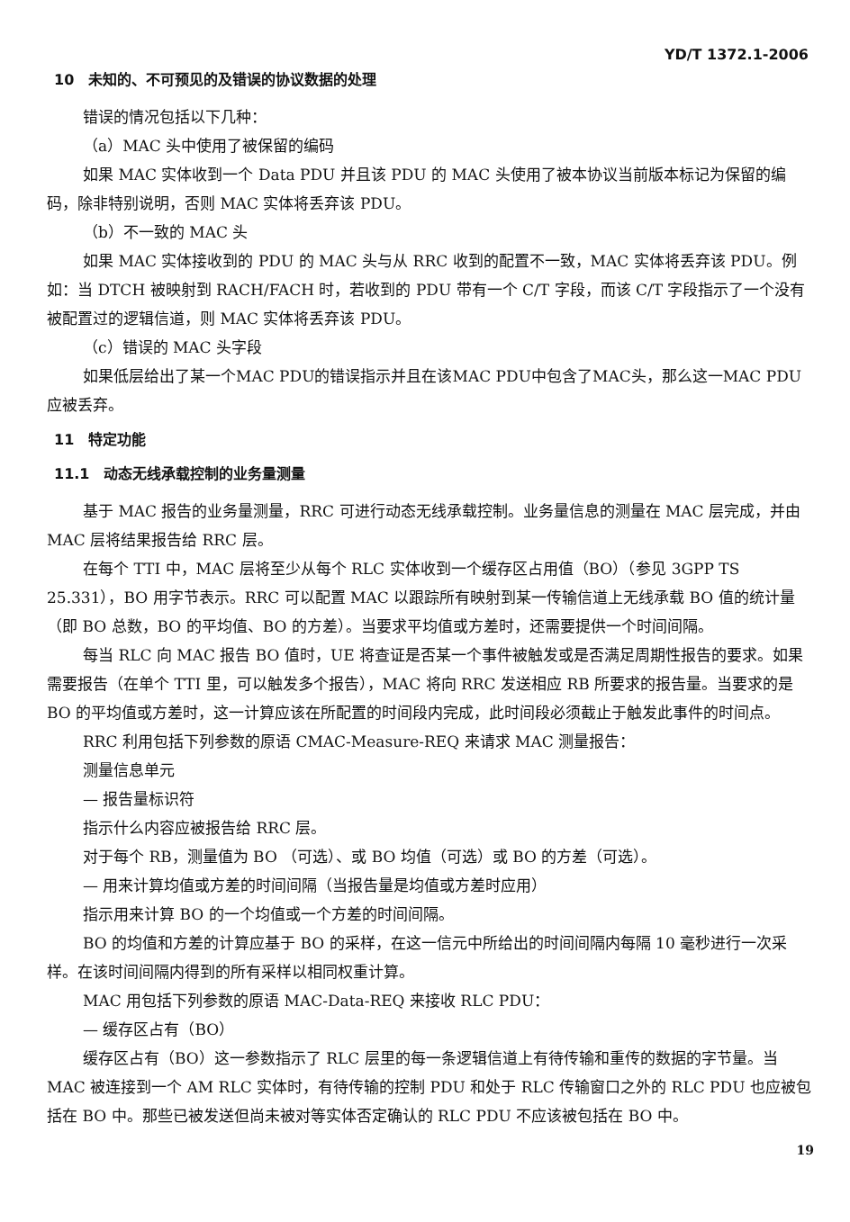YD/T 1372.1-2006
10　未知的、不可预见的及错误的协议数据的处理
错误的情况包括以下几种：
（a）MAC 头中使用了被保留的编码
如果 MAC 实体收到一个 Data PDU 并且该 PDU 的 MAC 头使用了被本协议当前版本标记为保留的编码，除非特别说明，否则 MAC 实体将丢弃该 PDU。
（b）不一致的 MAC 头
如果 MAC 实体接收到的 PDU 的 MAC 头与从 RRC 收到的配置不一致，MAC 实体将丢弃该 PDU。例如：当 DTCH 被映射到 RACH/FACH 时，若收到的 PDU 带有一个 C/T 字段，而该 C/T 字段指示了一个没有被配置过的逻辑信道，则 MAC 实体将丢弃该 PDU。
（c）错误的 MAC 头字段
如果低层给出了某一个MAC PDU的错误指示并且在该MAC PDU中包含了MAC头，那么这一MAC PDU 应被丢弃。
11　特定功能
11.1　动态无线承载控制的业务量测量
基于 MAC 报告的业务量测量，RRC 可进行动态无线承载控制。业务量信息的测量在 MAC 层完成，并由 MAC 层将结果报告给 RRC 层。
在每个 TTI 中，MAC 层将至少从每个 RLC 实体收到一个缓存区占用值（BO）（参见 3GPP TS 25.331），BO 用字节表示。RRC 可以配置 MAC 以跟踪所有映射到某一传输信道上无线承载 BO 值的统计量（即 BO 总数，BO 的平均值、BO 的方差）。当要求平均值或方差时，还需要提供一个时间间隔。
每当 RLC 向 MAC 报告 BO 值时，UE 将查证是否某一个事件被触发或是否满足周期性报告的要求。如果需要报告（在单个 TTI 里，可以触发多个报告），MAC 将向 RRC 发送相应 RB 所要求的报告量。当要求的是 BO 的平均值或方差时，这一计算应该在所配置的时间段内完成，此时间段必须截止于触发此事件的时间点。
RRC 利用包括下列参数的原语 CMAC-Measure-REQ 来请求 MAC 测量报告：
测量信息单元
— 报告量标识符
指示什么内容应被报告给 RRC 层。
对于每个 RB，测量值为 BO （可选）、或 BO 均值（可选）或 BO 的方差（可选）。
— 用来计算均值或方差的时间间隔（当报告量是均值或方差时应用）
指示用来计算 BO 的一个均值或一个方差的时间间隔。
BO 的均值和方差的计算应基于 BO 的采样，在这一信元中所给出的时间间隔内每隔 10 毫秒进行一次采样。在该时间间隔内得到的所有采样以相同权重计算。
MAC 用包括下列参数的原语 MAC-Data-REQ 来接收 RLC PDU：
— 缓存区占有（BO）
缓存区占有（BO）这一参数指示了 RLC 层里的每一条逻辑信道上有待传输和重传的数据的字节量。当 MAC 被连接到一个 AM RLC 实体时，有待传输的控制 PDU 和处于 RLC 传输窗口之外的 RLC PDU 也应被包括在 BO 中。那些已被发送但尚未被对等实体否定确认的 RLC PDU 不应该被包括在 BO 中。
19